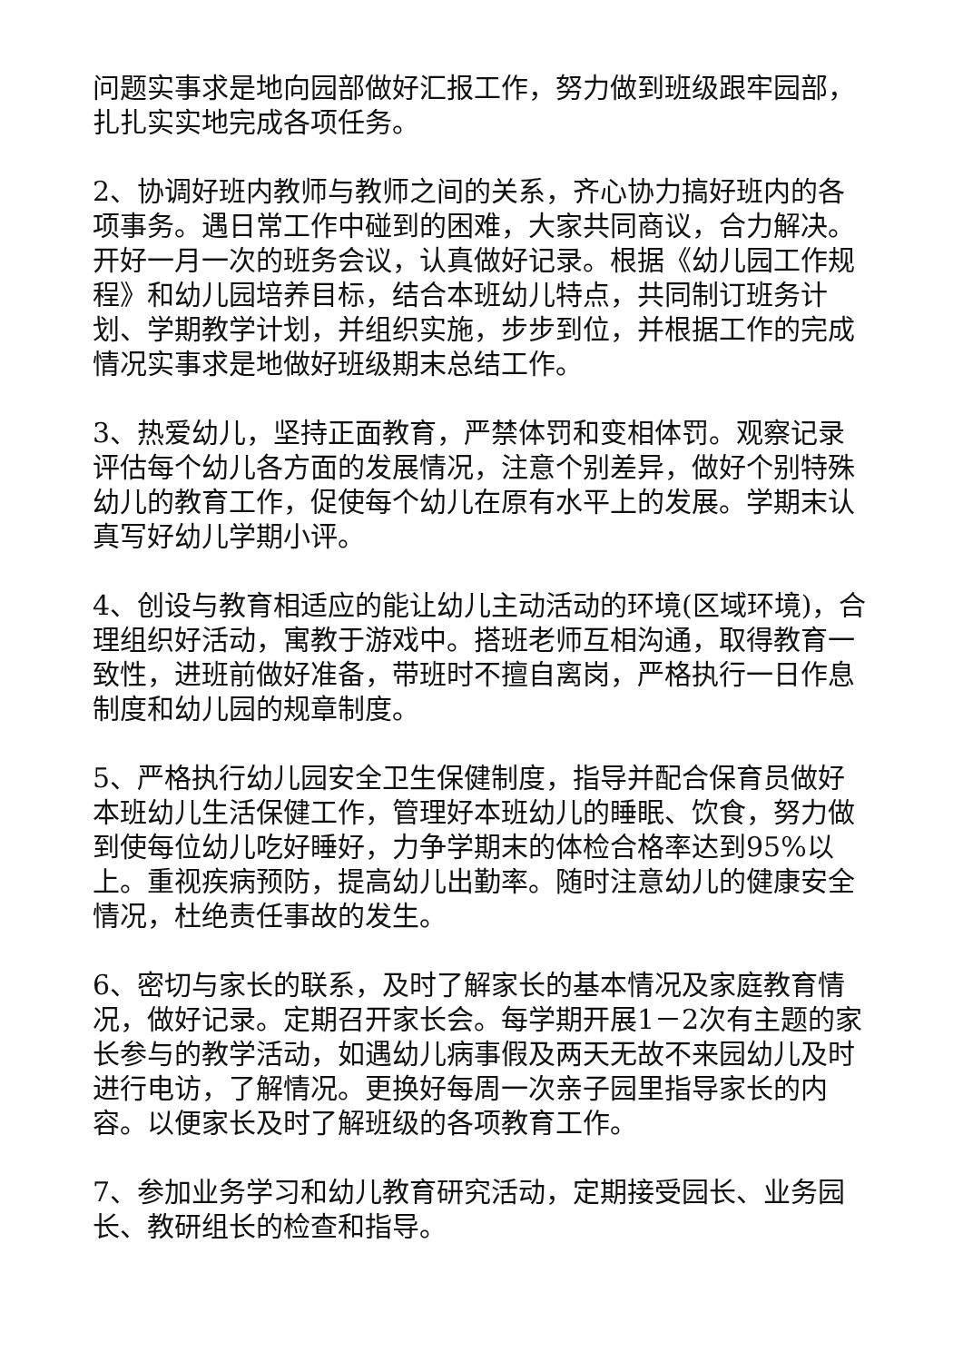问题实事求是地向园部做好汇报工作，努力做到班级跟牢园部，扎扎实实地完成各项任务。
2、协调好班内教师与教师之间的关系，齐心协力搞好班内的各项事务。遇日常工作中碰到的困难，大家共同商议，合力解决。开好一月一次的班务会议，认真做好记录。根据《幼儿园工作规程》和幼儿园培养目标，结合本班幼儿特点，共同制订班务计划、学期教学计划，并组织实施，步步到位，并根据工作的完成情况实事求是地做好班级期末总结工作。
3、热爱幼儿，坚持正面教育，严禁体罚和变相体罚。观察记录评估每个幼儿各方面的发展情况，注意个别差异，做好个别特殊幼儿的教育工作，促使每个幼儿在原有水平上的发展。学期末认真写好幼儿学期小评。
4、创设与教育相适应的能让幼儿主动活动的环境(区域环境)，合理组织好活动，寓教于游戏中。搭班老师互相沟通，取得教育一致性，进班前做好准备，带班时不擅自离岗，严格执行一日作息制度和幼儿园的规章制度。
5、严格执行幼儿园安全卫生保健制度，指导并配合保育员做好本班幼儿生活保健工作，管理好本班幼儿的睡眠、饮食，努力做到使每位幼儿吃好睡好，力争学期末的体检合格率达到95%以上。重视疾病预防，提高幼儿出勤率。随时注意幼儿的健康安全情况，杜绝责任事故的发生。
6、密切与家长的联系，及时了解家长的基本情况及家庭教育情况，做好记录。定期召开家长会。每学期开展1－2次有主题的家长参与的教学活动，如遇幼儿病事假及两天无故不来园幼儿及时进行电访，了解情况。更换好每周一次亲子园里指导家长的内容。以便家长及时了解班级的各项教育工作。
7、参加业务学习和幼儿教育研究活动，定期接受园长、业务园长、教研组长的检查和指导。